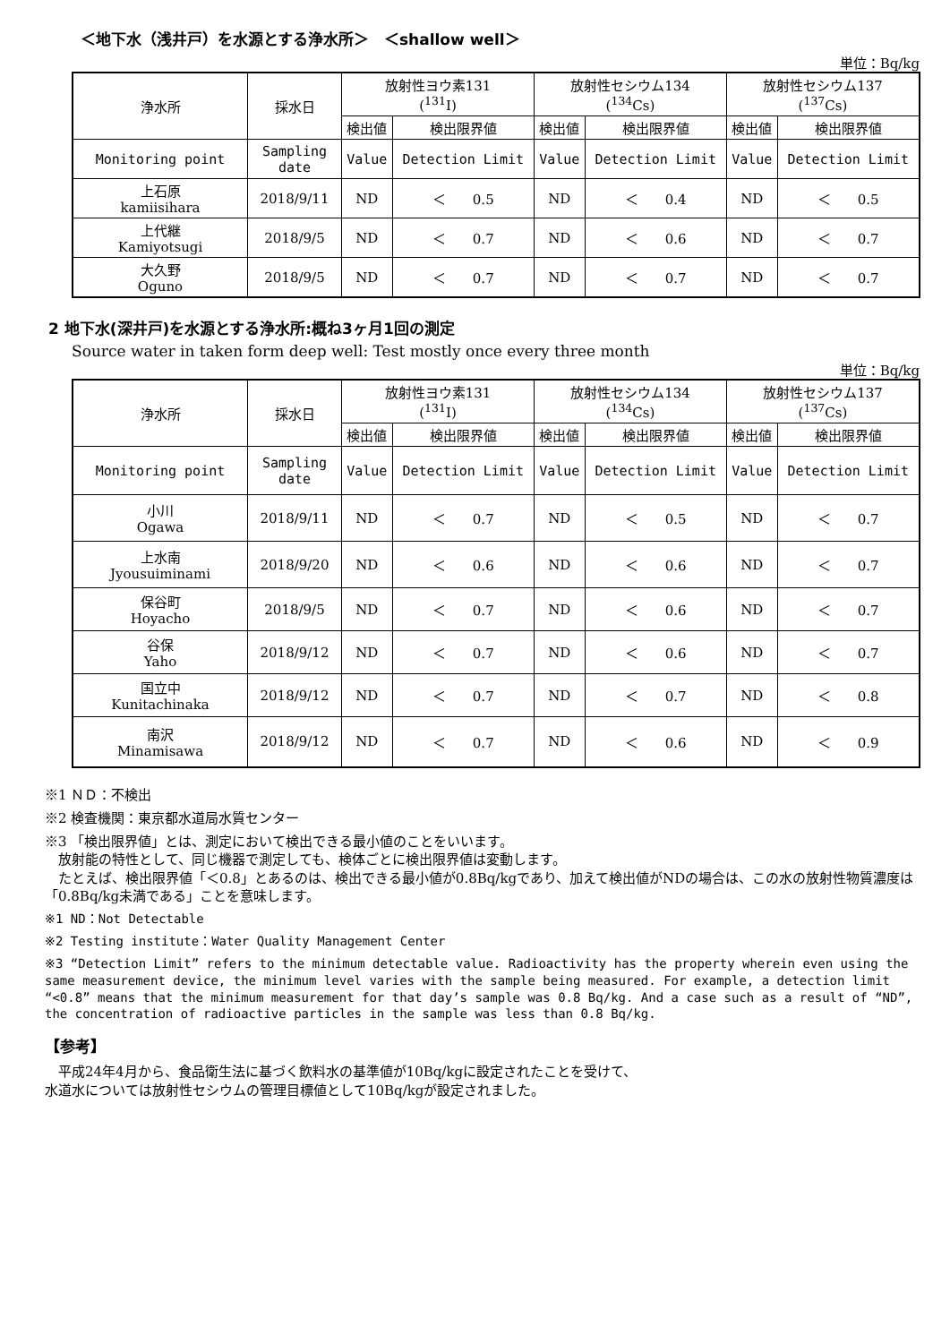＜地下水（浅井戸）を水源とする浄水所＞　＜shallow well＞
単位：Bq/kg
| 浄水所 | 採水日 | 放射性ヨウ素131 (<sup>131</sup>I) | | 放射性セシウム134 (<sup>134</sup>Cs) | | 放射性セシウム137 (<sup>137</sup>Cs) | |
| --- | --- | --- | --- | --- | --- | --- | --- |
| | | 検出値 | 検出限界値 | 検出値 | 検出限界値 | 検出値 | 検出限界値 |
| Monitoring point | Sampling date | Value | Detection Limit | Value | Detection Limit | Value | Detection Limit |
| 上石原 kamiisihara | 2018/9/11 | ND | ＜ 0.5 | ND | ＜ 0.4 | ND | ＜ 0.5 |
| 上代継 Kamiyotsugi | 2018/9/5 | ND | ＜ 0.7 | ND | ＜ 0.6 | ND | ＜ 0.7 |
| 大久野 Oguno | 2018/9/5 | ND | ＜ 0.7 | ND | ＜ 0.7 | ND | ＜ 0.7 |
2 地下水(深井戸)を水源とする浄水所:概ね3ヶ月1回の測定
Source water in taken form deep well: Test mostly once every three month
単位：Bq/kg
| 浄水所 | 採水日 | 放射性ヨウ素131 (<sup>131</sup>I) | | 放射性セシウム134 (<sup>134</sup>Cs) | | 放射性セシウム137 (<sup>137</sup>Cs) | |
| --- | --- | --- | --- | --- | --- | --- | --- |
| | | 検出値 | 検出限界値 | 検出値 | 検出限界値 | 検出値 | 検出限界値 |
| Monitoring point | Sampling date | Value | Detection Limit | Value | Detection Limit | Value | Detection Limit |
| 小川 Ogawa | 2018/9/11 | ND | ＜ 0.7 | ND | ＜ 0.5 | ND | ＜ 0.7 |
| 上水南 Jyousuiminami | 2018/9/20 | ND | ＜ 0.6 | ND | ＜ 0.6 | ND | ＜ 0.7 |
| 保谷町 Hoyacho | 2018/9/5 | ND | ＜ 0.7 | ND | ＜ 0.6 | ND | ＜ 0.7 |
| 谷保 Yaho | 2018/9/12 | ND | ＜ 0.7 | ND | ＜ 0.6 | ND | ＜ 0.7 |
| 国立中 Kunitachinaka | 2018/9/12 | ND | ＜ 0.7 | ND | ＜ 0.7 | ND | ＜ 0.8 |
| 南沢 Minamisawa | 2018/9/12 | ND | ＜ 0.7 | ND | ＜ 0.6 | ND | ＜ 0.9 |
※1 ＮＤ：不検出
※2 検査機関：東京都水道局水質センター
※3 「検出限界値」とは、測定において検出できる最小値のことをいいます。
　放射能の特性として、同じ機器で測定しても、検体ごとに検出限界値は変動します。
　たとえば、検出限界値「＜0.8」とあるのは、検出できる最小値が0.8Bq/kgであり、加えて検出値がNDの場合は、この水の放射性物質濃度は「0.8Bq/kg未満である」ことを意味します。
※1 ND：Not Detectable
※2 Testing institute：Water Quality Management Center
※3 “Detection Limit” refers to the minimum detectable value. Radioactivity has the property wherein even using the same measurement device, the minimum level varies with the sample being measured. For example, a detection limit “<0.8” means that the minimum measurement for that day’s sample was 0.8 Bq/kg. And a case such as a result of “ND”, the concentration of radioactive particles in the sample was less than 0.8 Bq/kg.
【参考】
　平成24年4月から、食品衛生法に基づく飲料水の基準値が10Bq/kgに設定されたことを受けて、
水道水については放射性セシウムの管理目標値として10Bq/kgが設定されました。